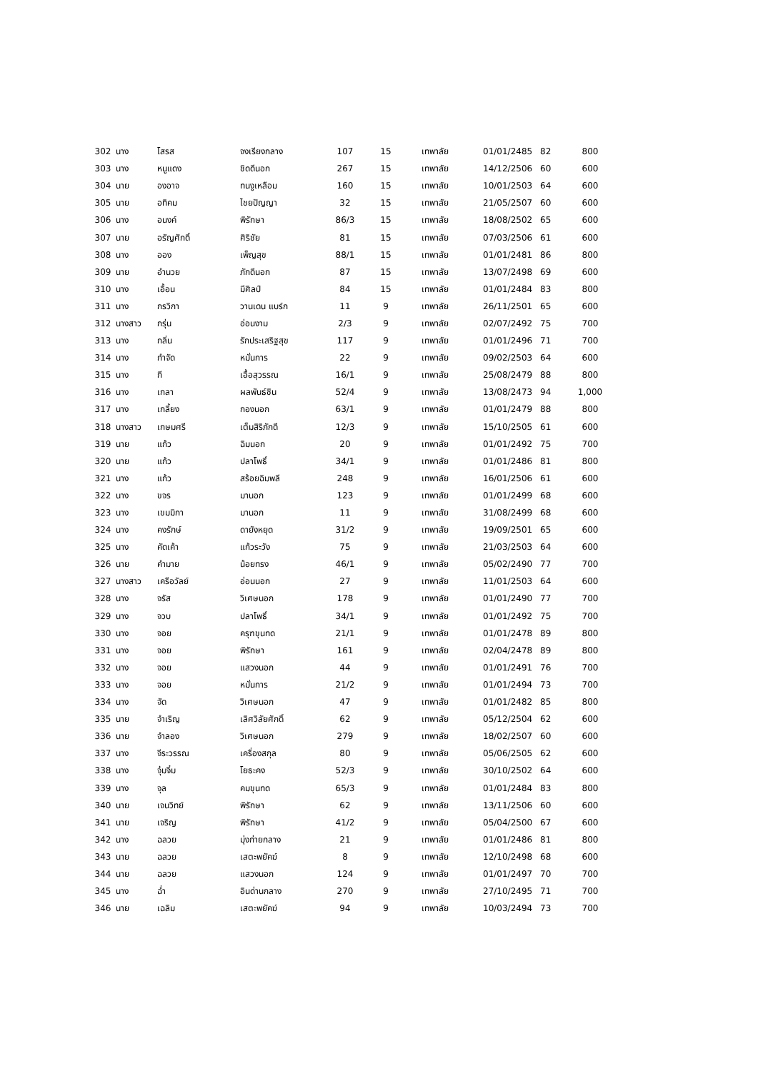| 302 | นาง | โสรส | จงเรียงกลาง | 107 | 15 | เทพาลัย | 01/01/2485 | 82 | 800 |
| 303 | นาง | หนูแดง | ชิดดีนอก | 267 | 15 | เทพาลัย | 14/12/2506 | 60 | 600 |
| 304 | นาย | องอาจ | ทนงูเหลือม | 160 | 15 | เทพาลัย | 10/01/2503 | 64 | 600 |
| 305 | นาย | อทิคม | ไชยปัญญา | 32 | 15 | เทพาลัย | 21/05/2507 | 60 | 600 |
| 306 | นาง | อนงค์ | พิรักษา | 86/3 | 15 | เทพาลัย | 18/08/2502 | 65 | 600 |
| 307 | นาย | อรัญศักดิ์ | ศิริชัย | 81 | 15 | เทพาลัย | 07/03/2506 | 61 | 600 |
| 308 | นาง | ออง | เพ็ญสุข | 88/1 | 15 | เทพาลัย | 01/01/2481 | 86 | 800 |
| 309 | นาย | อำนวย | ภักดีนอก | 87 | 15 | เทพาลัย | 13/07/2498 | 69 | 600 |
| 310 | นาง | เอื้อน | มีศิลป์ | 84 | 15 | เทพาลัย | 01/01/2484 | 83 | 800 |
| 311 | นาง | กรวิกา | วานเดน แบร์ก | 11 | 9 | เทพาลัย | 26/11/2501 | 65 | 600 |
| 312 | นางสาว | กรุ่น | อ่อนงาม | 2/3 | 9 | เทพาลัย | 02/07/2492 | 75 | 700 |
| 313 | นาง | กลิ่น | รักประเสริฐสุข | 117 | 9 | เทพาลัย | 01/01/2496 | 71 | 700 |
| 314 | นาง | กำจัด | หมั่นการ | 22 | 9 | เทพาลัย | 09/02/2503 | 64 | 600 |
| 315 | นาง | กี | เอื้อสุวรรณ | 16/1 | 9 | เทพาลัย | 25/08/2479 | 88 | 800 |
| 316 | นาง | เกลา | ผลพันธ์ชิน | 52/4 | 9 | เทพาลัย | 13/08/2473 | 94 | 1,000 |
| 317 | นาง | เกลี้ยง | กองนอก | 63/1 | 9 | เทพาลัย | 01/01/2479 | 88 | 800 |
| 318 | นางสาว | เกษมศรี | เต็มสิริภักดี | 12/3 | 9 | เทพาลัย | 15/10/2505 | 61 | 600 |
| 319 | นาย | แก้ว | ฉิมนอก | 20 | 9 | เทพาลัย | 01/01/2492 | 75 | 700 |
| 320 | นาย | แก้ว | ปลาโพธิ์ | 34/1 | 9 | เทพาลัย | 01/01/2486 | 81 | 800 |
| 321 | นาง | แก้ว | สร้อยฉิมพลี | 248 | 9 | เทพาลัย | 16/01/2506 | 61 | 600 |
| 322 | นาง | ขจร | มานอก | 123 | 9 | เทพาลัย | 01/01/2499 | 68 | 600 |
| 323 | นาง | เขมมิกา | มานอก | 11 | 9 | เทพาลัย | 31/08/2499 | 68 | 600 |
| 324 | นาง | คงรักษ์ | ดายังหยุด | 31/2 | 9 | เทพาลัย | 19/09/2501 | 65 | 600 |
| 325 | นาง | คัดเค้า | แก้วระวัง | 75 | 9 | เทพาลัย | 21/03/2503 | 64 | 600 |
| 326 | นาย | คำมาย | น้อยทรง | 46/1 | 9 | เทพาลัย | 05/02/2490 | 77 | 700 |
| 327 | นางสาว | เครือวัลย์ | อ่อนนอก | 27 | 9 | เทพาลัย | 11/01/2503 | 64 | 600 |
| 328 | นาง | จรัส | วิเศษนอก | 178 | 9 | เทพาลัย | 01/01/2490 | 77 | 700 |
| 329 | นาง | จวบ | ปลาโพธิ์ | 34/1 | 9 | เทพาลัย | 01/01/2492 | 75 | 700 |
| 330 | นาง | จอย | ครุฑขุนทด | 21/1 | 9 | เทพาลัย | 01/01/2478 | 89 | 800 |
| 331 | นาง | จอย | พิรักษา | 161 | 9 | เทพาลัย | 02/04/2478 | 89 | 800 |
| 332 | นาง | จอย | แสวงนอก | 44 | 9 | เทพาลัย | 01/01/2491 | 76 | 700 |
| 333 | นาง | จอย | หมั่นการ | 21/2 | 9 | เทพาลัย | 01/01/2494 | 73 | 700 |
| 334 | นาง | จัด | วิเศษนอก | 47 | 9 | เทพาลัย | 01/01/2482 | 85 | 800 |
| 335 | นาย | จำเริญ | เลิศวิลัยศักดิ์ | 62 | 9 | เทพาลัย | 05/12/2504 | 62 | 600 |
| 336 | นาย | จำลอง | วิเศษนอก | 279 | 9 | เทพาลัย | 18/02/2507 | 60 | 600 |
| 337 | นาง | จีระวรรณ | เครื่องสกุล | 80 | 9 | เทพาลัย | 05/06/2505 | 62 | 600 |
| 338 | นาง | จุ๋มจิ๋ม | โยธะคง | 52/3 | 9 | เทพาลัย | 30/10/2502 | 64 | 600 |
| 339 | นาง | จุล | คมขุนทด | 65/3 | 9 | เทพาลัย | 01/01/2484 | 83 | 800 |
| 340 | นาย | เจนวิทย์ | พิรักษา | 62 | 9 | เทพาลัย | 13/11/2506 | 60 | 600 |
| 341 | นาย | เจริญ | พิรักษา | 41/2 | 9 | เทพาลัย | 05/04/2500 | 67 | 600 |
| 342 | นาง | ฉลวย | มุ่งก่ายกลาง | 21 | 9 | เทพาลัย | 01/01/2486 | 81 | 800 |
| 343 | นาย | ฉลวย | เสตะพยัคฆ์ | 8 | 9 | เทพาลัย | 12/10/2498 | 68 | 600 |
| 344 | นาย | ฉลวย | แสวงนอก | 124 | 9 | เทพาลัย | 01/01/2497 | 70 | 700 |
| 345 | นาง | ฉ่ำ | อินด่านกลาง | 270 | 9 | เทพาลัย | 27/10/2495 | 71 | 700 |
| 346 | นาย | เฉลิม | เสตะพยัคฆ์ | 94 | 9 | เทพาลัย | 10/03/2494 | 73 | 700 |